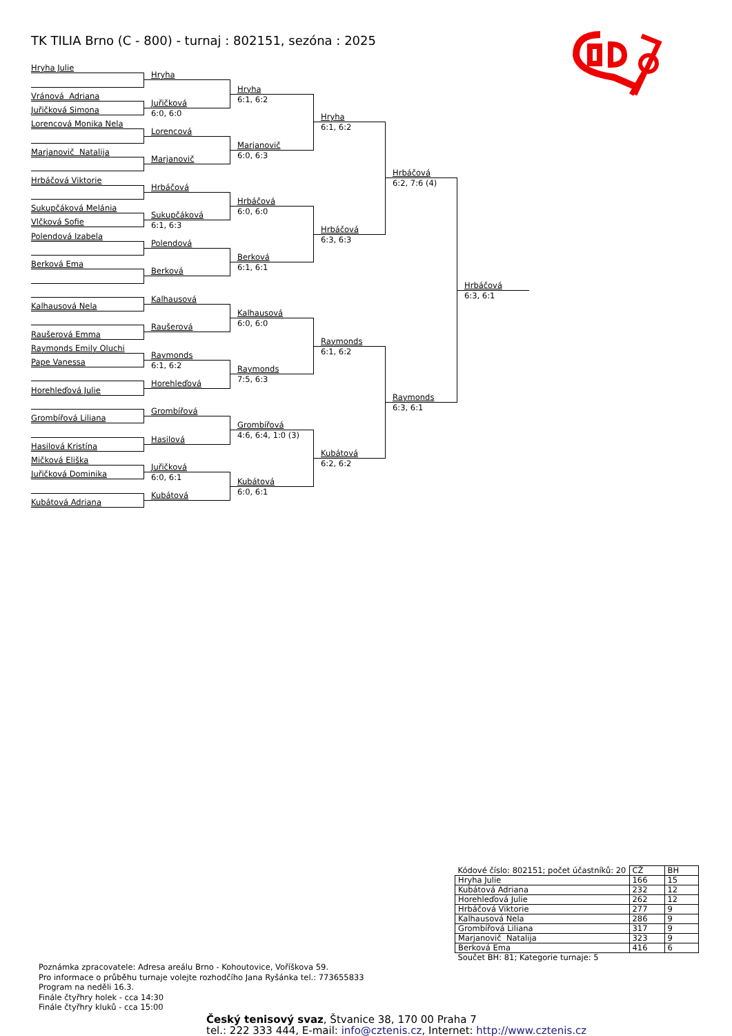TK TILIA Brno (C - 800) - turnaj : 802151, sezóna : 2025
Hryha Julie
Hryha
Hryha
Vránová Adriana
6:1, 6:2
Juřičková
Juřičková Simona
6:0, 6:0
Hryha
Lorencová Monika Nela
6:1, 6:2
Lorencová
Marjanovič
Marjanovič Natalija
6:0, 6:3
Marjanovič
Hrbáčová
Hrbáčová Viktorie
6:2, 7:6 (4)
Hrbáčová
Hrbáčová
Sukupčáková Melánia
6:0, 6:0
Sukupčáková
Vlčková Sofie
6:1, 6:3
Hrbáčová
Polendová Izabela
6:3, 6:3
Polendová
Berková
Berková Ema
6:1, 6:1
Berková
Hrbáčová
6:3, 6:1
Kalhausová
Kalhausová Nela
Kalhausová
6:0, 6:0
Raušerová
Raušerová Emma
Raymonds
Raymonds Emily Oluchi
6:1, 6:2
Raymonds
Pape Vanessa
6:1, 6:2
Raymonds
7:5, 6:3
Horehleďová
Horehleďová Julie
Raymonds
6:3, 6:1
Grombířová
Grombířová Liliana
Grombířová
4:6, 6:4, 1:0 (3)
Hasilová
Hasilová Kristína
Kubátová
Mičková Eliška
6:2, 6:2
Juřičková
Juřičková Dominika
6:0, 6:1
Kubátová
6:0, 6:1
Kubátová
Kubátová Adriana
| Kódové číslo: 802151; počet účastníků: 20 | CŽ | BH |
| Hryha Julie | 166 | 15 |
| Kubátová Adriana | 232 | 12 |
| Horehleďová Julie | 262 | 12 |
| Hrbáčová Viktorie | 277 | 9 |
| Kalhausová Nela | 286 | 9 |
| Grombířová Liliana | 317 | 9 |
| Marjanovič Natalija | 323 | 9 |
| Berková Ema | 416 | 6 |
| Součet BH: 81; Kategorie turnaje: 5 | | |
Poznámka zpracovatele: Adresa areálu Brno - Kohoutovice, Voříškova 59.
Pro informace o průběhu turnaje volejte rozhodčího Jana Ryšánka tel.: 773655833
Program na neděli 16.3.
Finále čtyřhry holek - cca 14:30
Finále čtyřhry kluků - cca 15:00
Český tenisový svaz, Štvanice 38, 170 00 Praha 7
tel.: 222 333 444, E-mail: info@cztenis.cz, Internet: http://www.cztenis.cz